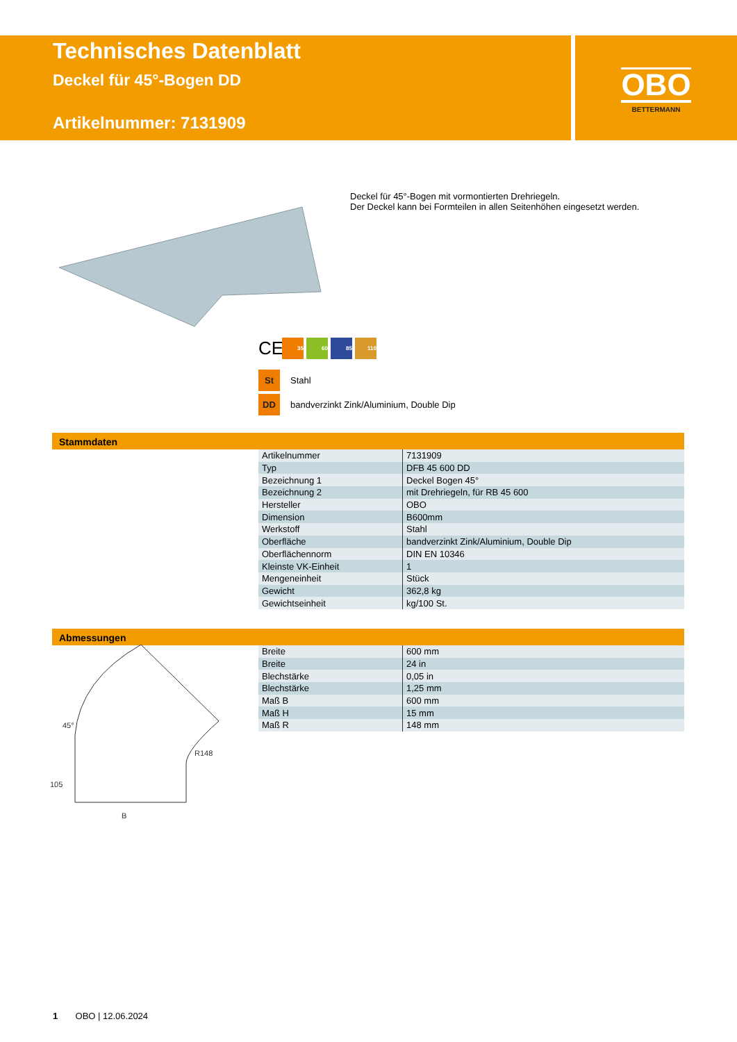Technisches Datenblatt
Deckel für 45°-Bogen DD
Artikelnummer: 7131909
OBO
BETTERMANN
Deckel für 45°-Bogen mit vormontierten Drehriegeln.
Der Deckel kann bei Formteilen in allen Seitenhöhen eingesetzt werden.
CE 35 60 85 110
St Stahl
DD bandverzinkt Zink/Aluminium, Double Dip
Stammdaten
| Artikelnummer | 7131909 |
| Typ | DFB 45 600 DD |
| Bezeichnung 1 | Deckel Bogen 45° |
| Bezeichnung 2 | mit Drehriegeln, für RB 45 600 |
| Hersteller | OBO |
| Dimension | B600mm |
| Werkstoff | Stahl |
| Oberfläche | bandverzinkt Zink/Aluminium, Double Dip |
| Oberflächennorm | DIN EN 10346 |
| Kleinste VK-Einheit | 1 |
| Mengeneinheit | Stück |
| Gewicht | 362,8 kg |
| Gewichtseinheit | kg/100 St. |
Abmessungen
| Breite | 600 mm |
| Breite | 24 in |
| Blechstärke | 0,05 in |
| Blechstärke | 1,25 mm |
| Maß B | 600 mm |
| Maß H | 15 mm |
| Maß R | 148 mm |
B
45°
105
R148
1 OBO | 12.06.2024